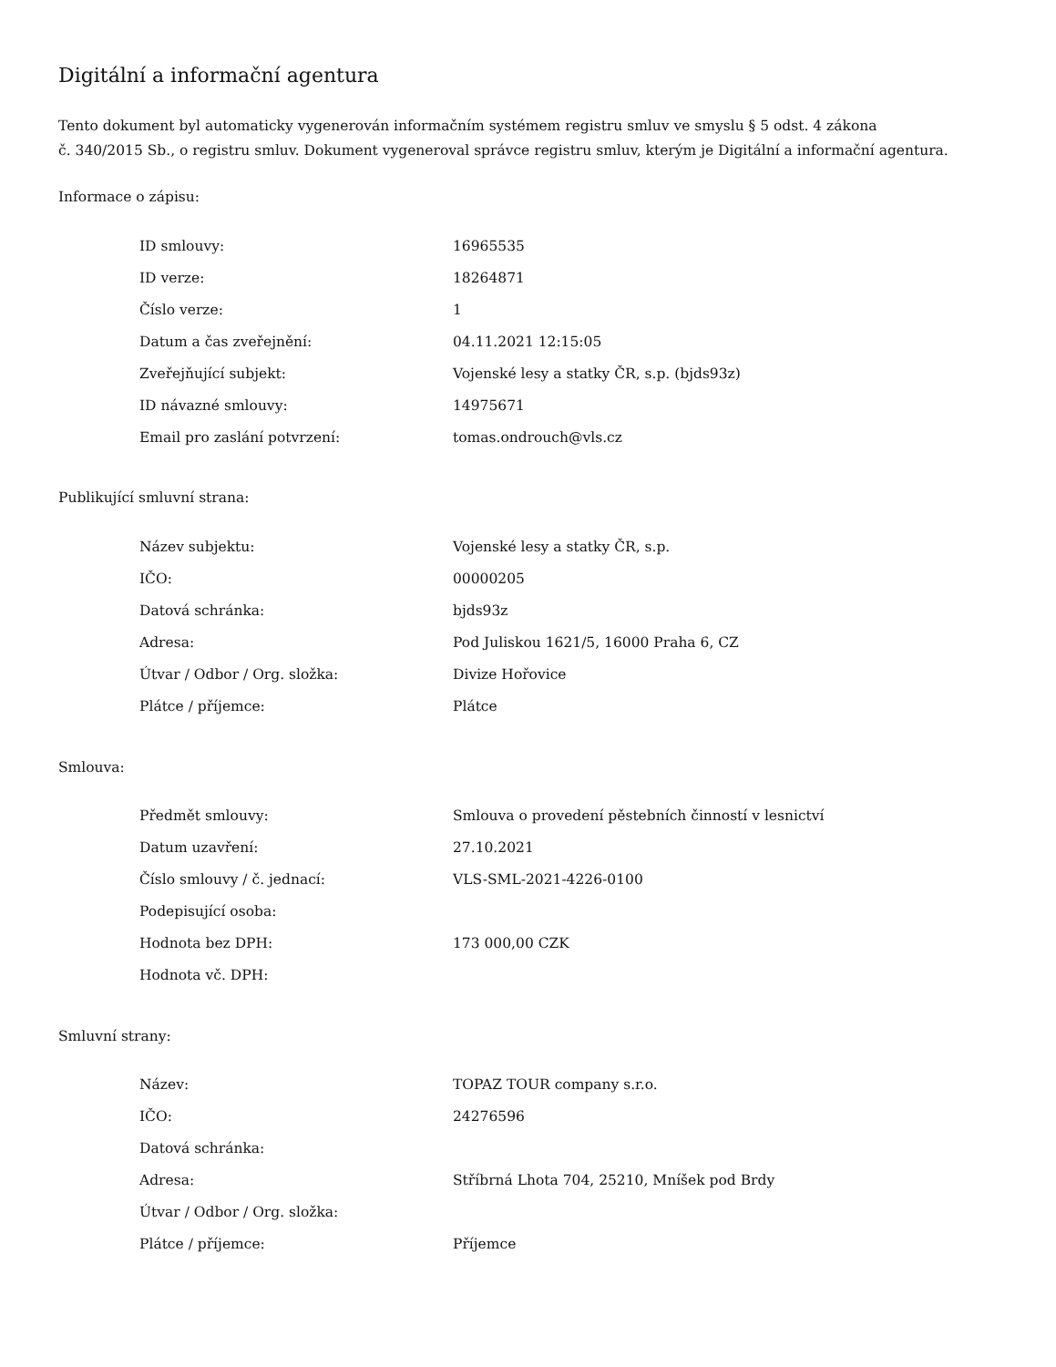Digitální a informační agentura
Tento dokument byl automaticky vygenerován informačním systémem registru smluv ve smyslu § 5 odst. 4 zákona
č. 340/2015 Sb., o registru smluv. Dokument vygeneroval správce registru smluv, kterým je Digitální a informační agentura.
Informace o zápisu:
| ID smlouvy: | 16965535 |
| ID verze: | 18264871 |
| Číslo verze: | 1 |
| Datum a čas zveřejnění: | 04.11.2021 12:15:05 |
| Zveřejňující subjekt: | Vojenské lesy a statky ČR, s.p. (bjds93z) |
| ID návazné smlouvy: | 14975671 |
| Email pro zaslání potvrzení: | tomas.ondrouch@vls.cz |
Publikující smluvní strana:
| Název subjektu: | Vojenské lesy a statky ČR, s.p. |
| IČO: | 00000205 |
| Datová schránka: | bjds93z |
| Adresa: | Pod Juliskou 1621/5, 16000 Praha 6, CZ |
| Útvar / Odbor / Org. složka: | Divize Hořovice |
| Plátce / příjemce: | Plátce |
Smlouva:
| Předmět smlouvy: | Smlouva o provedení pěstebních činností v lesnictví |
| Datum uzavření: | 27.10.2021 |
| Číslo smlouvy / č. jednací: | VLS-SML-2021-4226-0100 |
| Podepisující osoba: | |
| Hodnota bez DPH: | 173 000,00 CZK |
| Hodnota vč. DPH: | |
Smluvní strany:
| Název: | TOPAZ TOUR company s.r.o. |
| IČO: | 24276596 |
| Datová schránka: | |
| Adresa: | Stříbrná Lhota 704, 25210, Mníšek pod Brdy |
| Útvar / Odbor / Org. složka: | |
| Plátce / příjemce: | Příjemce |